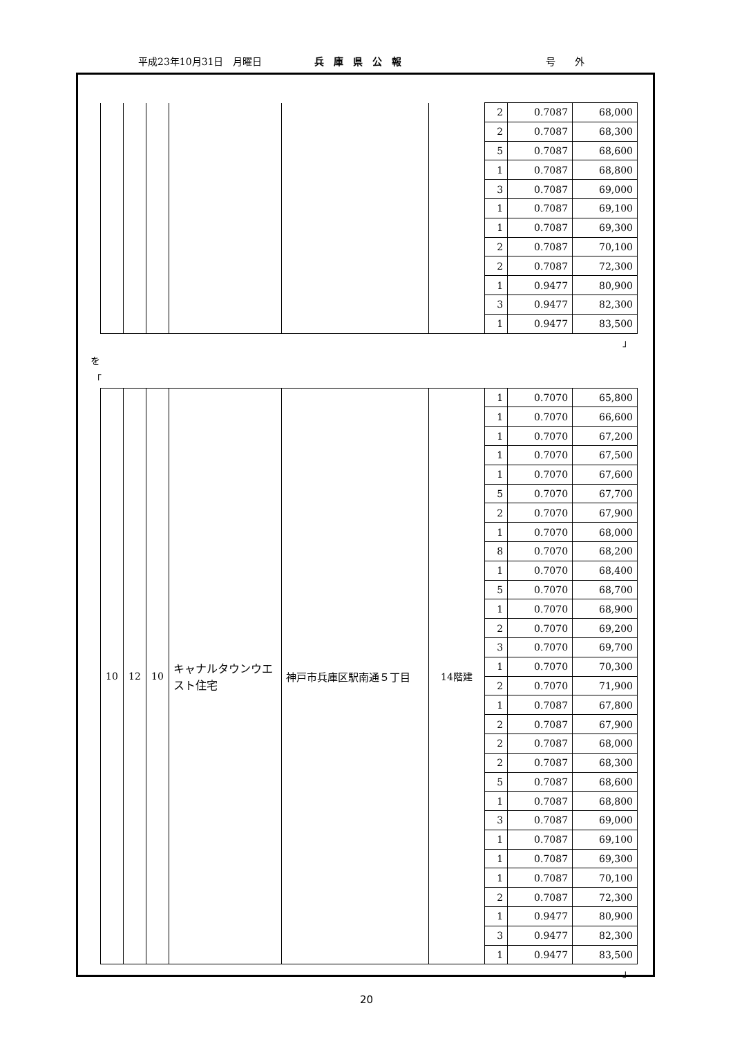平成23年10月31日　月曜日 兵　庫　県　公　報 号　　外
| | | | | | | 2 | 0.7087 | 68,000 |
| | | | | | | 2 | 0.7087 | 68,300 |
| | | | | | | 5 | 0.7087 | 68,600 |
| | | | | | | 1 | 0.7087 | 68,800 |
| | | | | | | 3 | 0.7087 | 69,000 |
| | | | | | | 1 | 0.7087 | 69,100 |
| | | | | | | 1 | 0.7087 | 69,300 |
| | | | | | | 2 | 0.7087 | 70,100 |
| | | | | | | 2 | 0.7087 | 72,300 |
| | | | | | | 1 | 0.9477 | 80,900 |
| | | | | | | 3 | 0.9477 | 82,300 |
| | | | | | | 1 | 0.9477 | 83,500 |
」
を
「
| 10 | 12 | 10 | キャナルタウンウエスト住宅 | 神戸市兵庫区駅南通５丁目 | 14階建 | 1 | 0.7070 | 65,800 |
| | | | | | | 1 | 0.7070 | 66,600 |
| | | | | | | 1 | 0.7070 | 67,200 |
| | | | | | | 1 | 0.7070 | 67,500 |
| | | | | | | 1 | 0.7070 | 67,600 |
| | | | | | | 5 | 0.7070 | 67,700 |
| | | | | | | 2 | 0.7070 | 67,900 |
| | | | | | | 1 | 0.7070 | 68,000 |
| | | | | | | 8 | 0.7070 | 68,200 |
| | | | | | | 1 | 0.7070 | 68,400 |
| | | | | | | 5 | 0.7070 | 68,700 |
| | | | | | | 1 | 0.7070 | 68,900 |
| | | | | | | 2 | 0.7070 | 69,200 |
| | | | | | | 3 | 0.7070 | 69,700 |
| | | | | | | 1 | 0.7070 | 70,300 |
| | | | | | | 2 | 0.7070 | 71,900 |
| | | | | | | 1 | 0.7087 | 67,800 |
| | | | | | | 2 | 0.7087 | 67,900 |
| | | | | | | 2 | 0.7087 | 68,000 |
| | | | | | | 2 | 0.7087 | 68,300 |
| | | | | | | 5 | 0.7087 | 68,600 |
| | | | | | | 1 | 0.7087 | 68,800 |
| | | | | | | 3 | 0.7087 | 69,000 |
| | | | | | | 1 | 0.7087 | 69,100 |
| | | | | | | 1 | 0.7087 | 69,300 |
| | | | | | | 1 | 0.7087 | 70,100 |
| | | | | | | 2 | 0.7087 | 72,300 |
| | | | | | | 1 | 0.9477 | 80,900 |
| | | | | | | 3 | 0.9477 | 82,300 |
| | | | | | | 1 | 0.9477 | 83,500 |
」
20